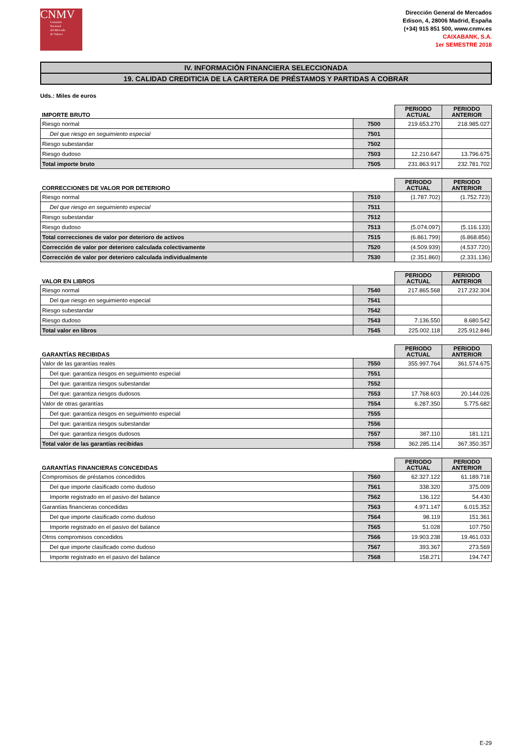CNMV
Comisión
Nacional
del Mercado
de Valores
Dirección General de Mercados
Edison, 4, 28006 Madrid, España
(+34) 915 851 500, www.cnmv.es
CAIXABANK, S.A.
1er SEMESTRE 2018
IV. INFORMACIÓN FINANCIERA SELECCIONADA
19. CALIDAD CREDITICIA DE LA CARTERA DE PRÉSTAMOS Y PARTIDAS A COBRAR
Uds.: Miles de euros
| IMPORTE BRUTO | | PERIODO ACTUAL | PERIODO ANTERIOR |
| Riesgo normal | 7500 | 219.653.270 | 218.985.027 |
| Del que riesgo en seguimiento especial | 7501 | | |
| Riesgo subestandar | 7502 | | |
| Riesgo dudoso | 7503 | 12.210.647 | 13.796.675 |
| Total importe bruto | 7505 | 231.863.917 | 232.781.702 |
| CORRECCIONES DE VALOR POR DETERIORO | | PERIODO ACTUAL | PERIODO ANTERIOR |
| Riesgo normal | 7510 | (1.787.702) | (1.752.723) |
| Del que riesgo en seguimiento especial | 7511 | | |
| Riesgo subestandar | 7512 | | |
| Riesgo dudoso | 7513 | (5.074.097) | (5.116.133) |
| Total correcciones de valor por deterioro de activos | 7515 | (6.861.799) | (6.868.856) |
| Corrección de valor por deterioro calculada colectivamente | 7520 | (4.509.939) | (4.537.720) |
| Corrección de valor por deterioro calculada individualmente | 7530 | (2.351.860) | (2.331.136) |
| VALOR EN LIBROS | | PERIODO ACTUAL | PERIODO ANTERIOR |
| Riesgo normal | 7540 | 217.865.568 | 217.232.304 |
| Del que riesgo en seguimiento especial | 7541 | | |
| Riesgo subestandar | 7542 | | |
| Riesgo dudoso | 7543 | 7.136.550 | 8.680.542 |
| Total valor en libros | 7545 | 225.002.118 | 225.912.846 |
| GARANTÍAS RECIBIDAS | | PERIODO ACTUAL | PERIODO ANTERIOR |
| Valor de las garantías reales | 7550 | 355.997.764 | 361.574.675 |
| Del que: garantiza riesgos en seguimiento especial | 7551 | | |
| Del que: garantiza riesgos subestandar | 7552 | | |
| Del que: garantiza riesgos dudosos | 7553 | 17.768.603 | 20.144.026 |
| Valor de otras garantías | 7554 | 6.287.350 | 5.775.682 |
| Del que: garantiza riesgos en seguimiento especial | 7555 | | |
| Del que: garantiza riesgos subestandar | 7556 | | |
| Del que: garantiza riesgos dudosos | 7557 | 387.110 | 181.121 |
| Total valor de las garantías recibidas | 7558 | 362.285.114 | 367.350.357 |
| GARANTÍAS FINANCIERAS CONCEDIDAS | | PERIODO ACTUAL | PERIODO ANTERIOR |
| Compromisos de préstamos concedidos | 7560 | 62.327.122 | 61.189.718 |
| Del que importe clasificado como dudoso | 7561 | 338.320 | 375.009 |
| Importe registrado en el pasivo del balance | 7562 | 136.122 | 54.430 |
| Garantías financieras concedidas | 7563 | 4.971.147 | 6.015.352 |
| Del que importe clasificado como dudoso | 7564 | 98.119 | 151.361 |
| Importe registrado en el pasivo del balance | 7565 | 51.028 | 107.750 |
| Otros compromisos concedidos | 7566 | 19.903.238 | 19.461.033 |
| Del que importe clasificado como dudoso | 7567 | 393.367 | 273.569 |
| Importe registrado en el pasivo del balance | 7568 | 158.271 | 194.747 |
E-29